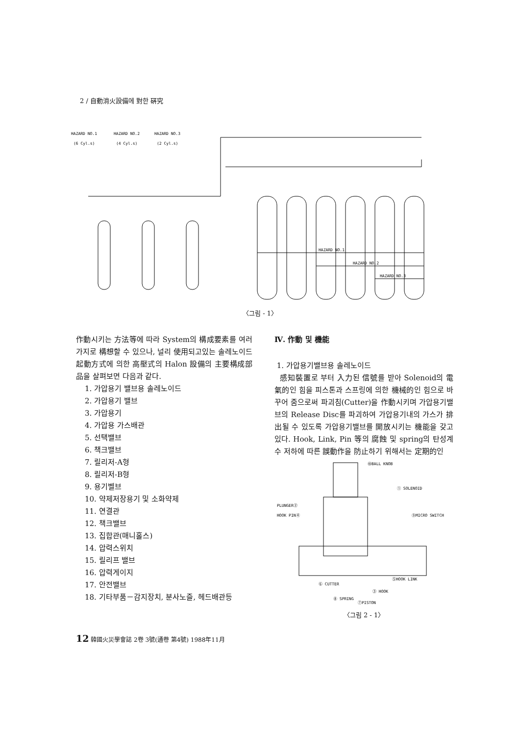2 / 自動消火設備에 對한 硏究
HAZARD NO.1
HAZARD NO.2
HAZARD NO.3
(6 Cyl.s)
(4 Cyl.s)
(2 Cyl.s)
HAZARD NO.1
HAZARD NO.2
HAZARD NO.3
〈그림 - 1〉
作動시키는 方法等에 따라 System의 構成要素를 여러가지로 構想할 수 있으나, 널리 使用되고있는 솔레노이드 起動方式에 의한 高壓式의 Halon 設備의 主要構成部品을 살펴보면 다음과 같다.
1. 가압용기 밸브용 솔레노이드
2. 가압용기 밸브
3. 가압용기
4. 가압용 가스배관
5. 선택밸브
6. 책크밸브
7. 릴리저-A형
8. 릴리저-B형
9. 용기벨브
10. 약제저장용기 및 소화약제
11. 연결관
12. 책크밸브
13. 집합관(매니홀스)
14. 압력스위치
15. 릴리프 밸브
16. 압력게이지
17. 안전밸브
18. 기타부품－감지장치, 분사노즐, 헤드배관등
Ⅳ. 作動 및 機能
1. 가압용기밸브용 솔레노이드
感知裝置로 부터 入力된 信號를 받아 Solenoid의 電氣的인 힘을 피스톤과 스프링에 의한 機械的인 힘으로 바꾸어 줌으로써 파괴침(Cutter)을 作動시키며 가압용기밸브의 Release Disc를 파괴하여 가압용기내의 가스가 排出될 수 있도록 가압용기밸브를 開放시키는 機能을 갖고 있다. Hook, Link, Pin 等의 腐蝕 및 spring의 탄성계수 저하에 따른 誤動作을 防止하기 위해서는 定期的인
⑩BALL KNOB
① SOLENOID
PLUNGER②
HOOK PIN④
⑨MICRO SWITCH
⑤HOOK LINK
⑥ CUTTER
③ HOOK
⑧ SPRING
⑦PISTON
〈그림 2 - 1〉
12 韓國火災學會誌 2卷 3號(通卷 第4號) 1988年11月